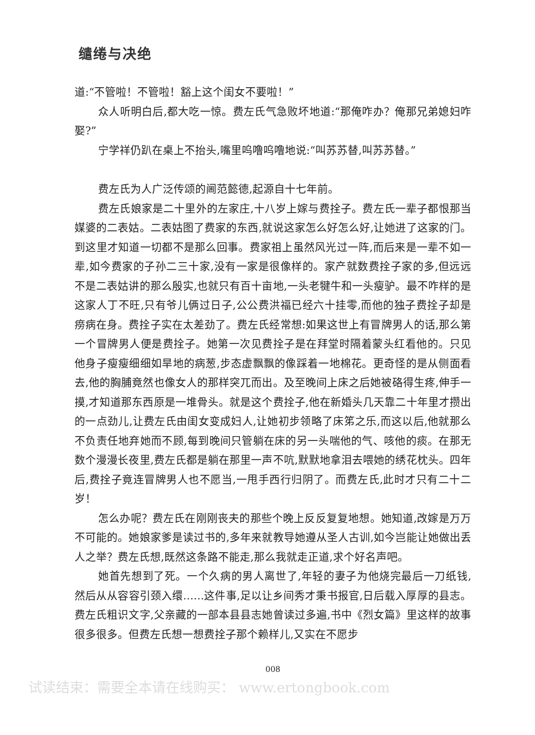缱绻与决绝
道:“不管啦！不管啦！豁上这个闺女不要啦！”
众人听明白后,都大吃一惊。费左氏气急败坏地道:“那俺咋办？俺那兄弟媳妇咋娶?”
宁学祥仍趴在桌上不抬头,嘴里呜噜呜噜地说:“叫苏苏替,叫苏苏替。”
费左氏为人广泛传颂的阃范懿德,起源自十七年前。
费左氏娘家是二十里外的左家庄,十八岁上嫁与费拴子。费左氏一辈子都恨那当媒婆的二表姑。二表姑图了费家的东西,就说这家怎么好怎么好,让她进了这家的门。到这里才知道一切都不是那么回事。费家祖上虽然风光过一阵,而后来是一辈不如一辈,如今费家的子孙二三十家,没有一家是很像样的。家产就数费拴子家的多,但远远不是二表姑讲的那么殷实,也就只有百十亩地,一头老犍牛和一头瘦驴。最不咋样的是这家人丁不旺,只有爷儿俩过日子,公公费洪福已经六十挂零,而他的独子费拴子却是痨病在身。费拴子实在太差劲了。费左氏经常想:如果这世上有冒牌男人的话,那么第一个冒牌男人便是费拴子。她第一次见费拴子是在拜堂时隔着蒙头红看他的。只见他身子瘦瘦细细如旱地的病葱,步态虚飘飘的像踩着一地棉花。更奇怪的是从侧面看去,他的胸脯竟然也像女人的那样突兀而出。及至晚间上床之后她被硌得生疼,伸手一摸,才知道那东西原是一堆骨头。就是这个费拴子,他在新婚头几天靠二十年里才攒出的一点劲儿,让费左氏由闺女变成妇人,让她初步领略了床笫之乐,而这以后,他就那么不负责任地弃她而不顾,每到晚间只管躺在床的另一头喘他的气、咳他的痰。在那无数个漫漫长夜里,费左氏都是躺在那里一声不吭,默默地拿泪去喂她的绣花枕头。四年后,费拴子竟连冒牌男人也不愿当,一甩手西行归阴了。而费左氏,此时才只有二十二岁！
怎么办呢？费左氏在刚刚丧夫的那些个晚上反反复复地想。她知道,改嫁是万万不可能的。她娘家爹是读过书的,多年来就教导她遵从圣人古训,如今岂能让她做出丢人之举？费左氏想,既然这条路不能走,那么我就走正道,求个好名声吧。
她首先想到了死。一个久病的男人离世了,年轻的妻子为他烧完最后一刀纸钱,然后从从容容引颈入缳……这件事,足以让乡间秀才秉书报官,日后载入厚厚的县志。费左氏粗识文字,父亲藏的一部本县县志她曾读过多遍,书中《烈女篇》里这样的故事很多很多。但费左氏想一想费拴子那个赖样儿,又实在不愿步
008
试读结束：需要全本请在线购买： www.ertongbook.com